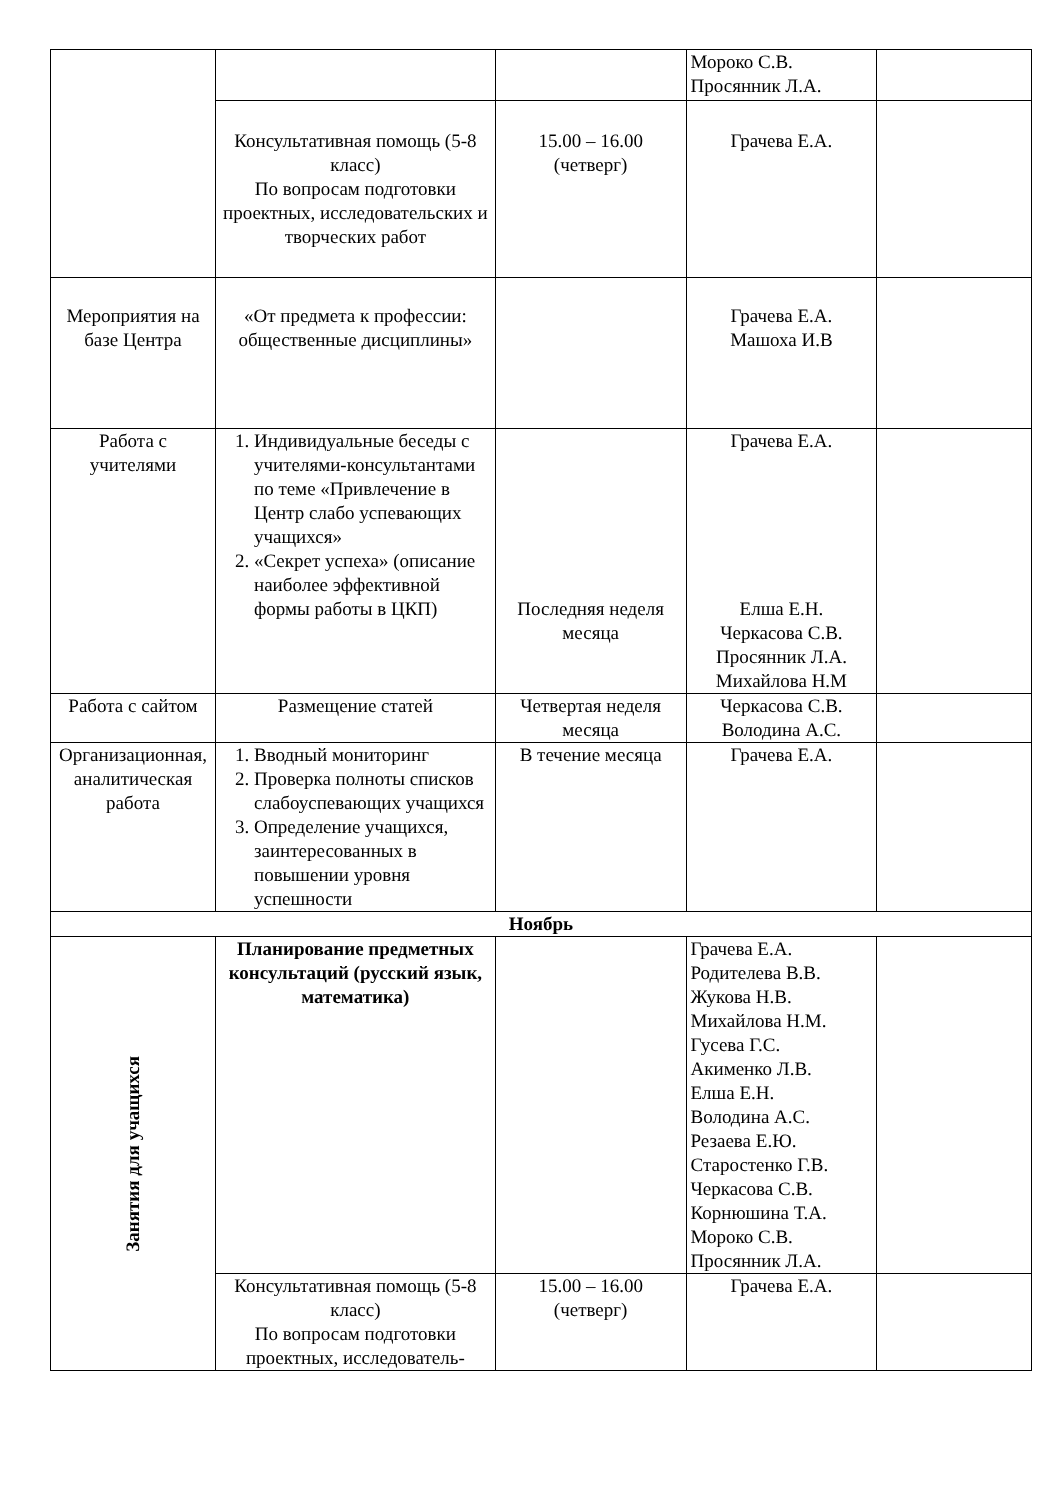| | | | Мороко С.В. Просянник Л.А. | |
| | Консультативная помощь (5-8 класс) По вопросам подготовки проектных, исследовательских и творческих работ | 15.00 – 16.00 (четверг) | Грачева Е.А. | |
| Мероприятия на базе Центра | «От предмета к профессии: общественные дисциплины» | | Грачева Е.А. Машоха И.В | |
| Работа с учителями | 1. Индивидуальные беседы с учителями-консультантами по теме «Привлечение в Центр слабо успевающих учащихся» 2. «Секрет успеха» (описание наиболее эффективной формы работы в ЦКП) | Последняя неделя месяца | Грачева Е.А. Елша Е.Н. Черкасова С.В. Просянник Л.А. Михайлова Н.М | |
| Работа с сайтом | Размещение статей | Четвертая неделя месяца | Черкасова С.В. Володина А.С. | |
| Организационная, аналитическая работа | 1. Вводный мониторинг 2. Проверка полноты списков слабоуспевающих учащихся 3. Определение учащихся, заинтересованных в повышении уровня успешности | В течение месяца | Грачева Е.А. | |
| Ноябрь | | | | |
| Занятия для учащихся | Планирование предметных консультаций (русский язык, математика) | | Грачева Е.А. Родителева В.В. Жукова Н.В. Михайлова Н.М. Гусева Г.С. Акименко Л.В. Елша Е.Н. Володина А.С. Резаева Е.Ю. Старостенко Г.В. Черкасова С.В. Корнюшина Т.А. Мороко С.В. Просянник Л.А. | |
| | Консультативная помощь (5-8 класс) По вопросам подготовки проектных, исследователь- | 15.00 – 16.00 (четверг) | Грачева Е.А. | |